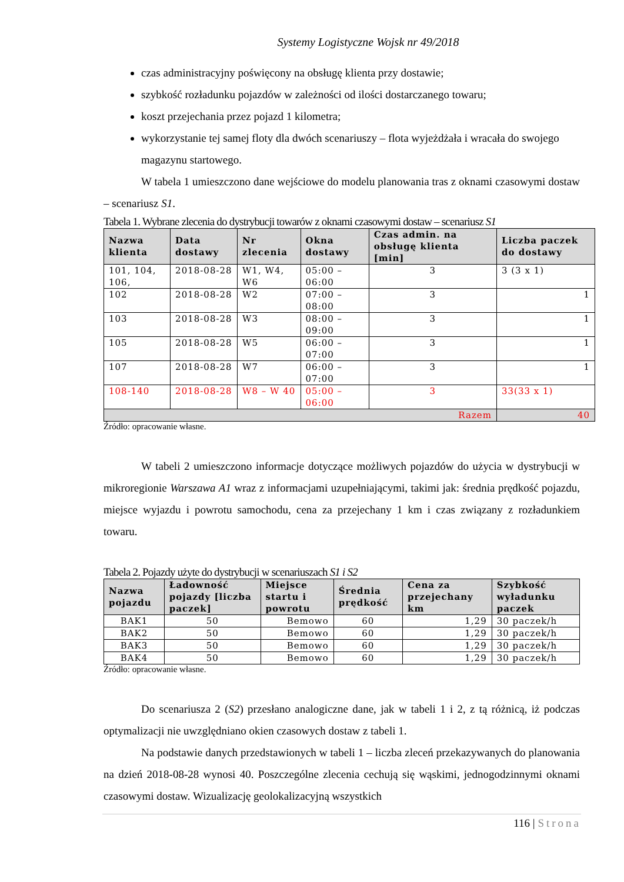Systemy Logistyczne Wojsk nr 49/2018
czas administracyjny poświęcony na obsługę klienta przy dostawie;
szybkość rozładunku pojazdów w zależności od ilości dostarczanego towaru;
koszt przejechania przez pojazd 1 kilometra;
wykorzystanie tej samej floty dla dwóch scenariuszy – flota wyjeżdżała i wracała do swojego magazynu startowego.
W tabela 1 umieszczono dane wejściowe do modelu planowania tras z oknami czasowymi dostaw – scenariusz S1.
Tabela 1. Wybrane zlecenia do dystrybucji towarów z oknami czasowymi dostaw – scenariusz S1
| Nazwa klienta | Data dostawy | Nr zlecenia | Okna dostawy | Czas admin. na obsługę klienta [min] | Liczba paczek do dostawy |
| --- | --- | --- | --- | --- | --- |
| 101, 104, 106, | 2018-08-28 | W1, W4, W6 | 05:00 – 06:00 | 3 | 3 (3 x 1) |
| 102 | 2018-08-28 | W2 | 07:00 – 08:00 | 3 | 1 |
| 103 | 2018-08-28 | W3 | 08:00 – 09:00 | 3 | 1 |
| 105 | 2018-08-28 | W5 | 06:00 – 07:00 | 3 | 1 |
| 107 | 2018-08-28 | W7 | 06:00 – 07:00 | 3 | 1 |
| 108-140 | 2018-08-28 | W8 – W 40 | 05:00 – 06:00 | 3 | 33(33 x 1) |
| Razem | | | | | 40 |
Źródło: opracowanie własne.
W tabeli 2 umieszczono informacje dotyczące możliwych pojazdów do użycia w dystrybucji w mikroregionie Warszawa A1 wraz z informacjami uzupełniającymi, takimi jak: średnia prędkość pojazdu, miejsce wyjazdu i powrotu samochodu, cena za przejechany 1 km i czas związany z rozładunkiem towaru.
Tabela 2. Pojazdy użyte do dystrybucji w scenariuszach S1 i S2
| Nazwa pojazdu | Ładowność pojazdy [liczba paczek] | Miejsce startu i powrotu | Średnia prędkość | Cena za przejechany km | Szybkość wyładunku paczek |
| --- | --- | --- | --- | --- | --- |
| BAK1 | 50 | Bemowo | 60 | 1,29 | 30 paczek/h |
| BAK2 | 50 | Bemowo | 60 | 1,29 | 30 paczek/h |
| BAK3 | 50 | Bemowo | 60 | 1,29 | 30 paczek/h |
| BAK4 | 50 | Bemowo | 60 | 1,29 | 30 paczek/h |
Źródło: opracowanie własne.
Do scenariusza 2 (S2) przesłano analogiczne dane, jak w tabeli 1 i 2, z tą różnicą, iż podczas optymalizacji nie uwzględniano okien czasowych dostaw z tabeli 1.
Na podstawie danych przedstawionych w tabeli 1 – liczba zleceń przekazywanych do planowania na dzień 2018-08-28 wynosi 40. Poszczególne zlecenia cechują się wąskimi, jednogodzinnymi oknami czasowymi dostaw. Wizualizację geolokalizacyjną wszystkich
116 | Strona